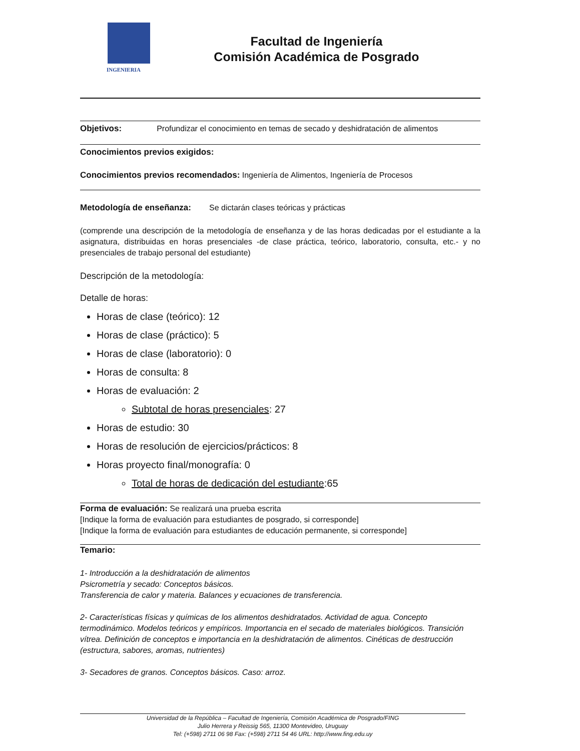INGENIERIA
Facultad de Ingeniería
Comisión Académica de Posgrado
Objetivos: Profundizar el conocimiento en temas de secado y deshidratación de alimentos
Conocimientos previos exigidos:
Conocimientos previos recomendados: Ingeniería de Alimentos, Ingeniería de Procesos
Metodología de enseñanza: Se dictarán clases teóricas y prácticas
(comprende una descripción de la metodología de enseñanza y de las horas dedicadas por el estudiante a la asignatura, distribuidas en horas presenciales -de clase práctica, teórico, laboratorio, consulta, etc.- y no presenciales de trabajo personal del estudiante)
Descripción de la metodología:
Detalle de horas:
Horas de clase (teórico): 12
Horas de clase (práctico): 5
Horas de clase (laboratorio): 0
Horas de consulta: 8
Horas de evaluación: 2
Subtotal de horas presenciales: 27
Horas de estudio: 30
Horas de resolución de ejercicios/prácticos: 8
Horas proyecto final/monografía: 0
Total de horas de dedicación del estudiante:65
Forma de evaluación: Se realizará una prueba escrita
[Indique la forma de evaluación para estudiantes de posgrado, si corresponde]
[Indique la forma de evaluación para estudiantes de educación permanente, si corresponde]
Temario:
1- Introducción a la deshidratación de alimentos
Psicrometría y secado: Conceptos básicos.
Transferencia de calor y materia. Balances y ecuaciones de transferencia.
2- Características físicas y químicas de los alimentos deshidratados. Actividad de agua. Concepto termodinámico. Modelos teóricos y empíricos. Importancia en el secado de materiales biológicos. Transición vítrea. Definición de conceptos e importancia en la deshidratación de alimentos. Cinéticas de destrucción (estructura, sabores, aromas, nutrientes)
3- Secadores de granos. Conceptos básicos. Caso: arroz.
Universidad de la República – Facultad de Ingeniería, Comisión Académica de Posgrado/FING
Julio Herrera y Reissig 565, 11300 Montevideo, Uruguay
Tel: (+598) 2711 06 98 Fax: (+598) 2711 54 46 URL: http://www.fing.edu.uy